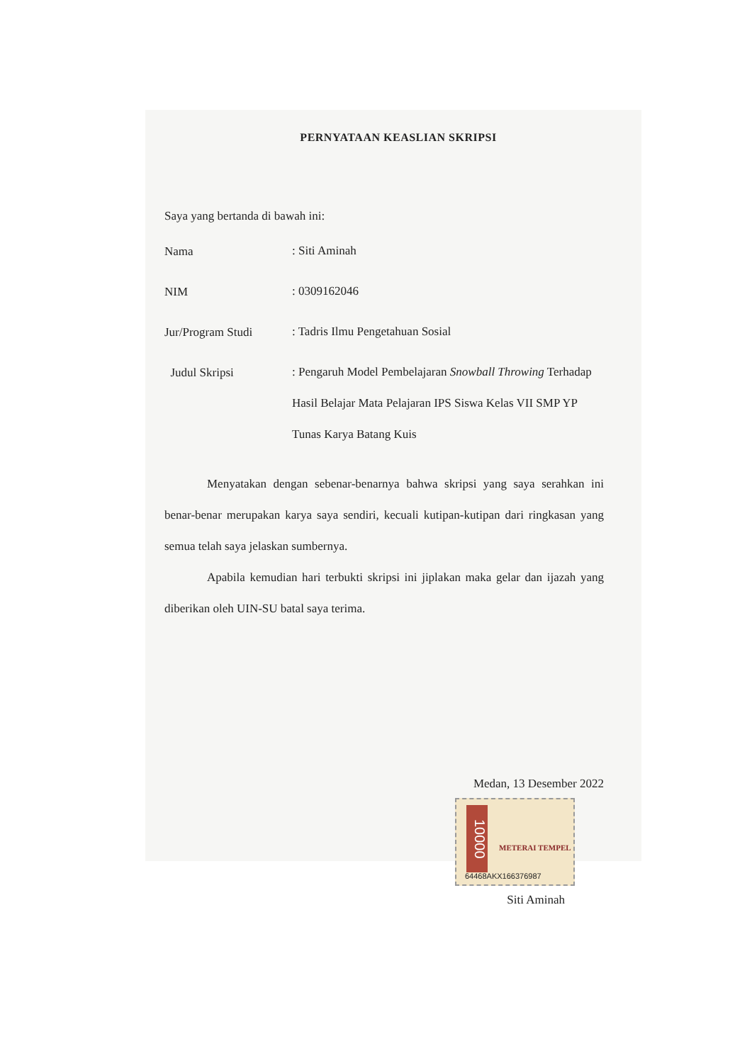PERNYATAAN KEASLIAN SKRIPSI
Saya yang bertanda di bawah ini:
Nama
: Siti Aminah
NIM
: 0309162046
Jur/Program Studi
: Tadris Ilmu Pengetahuan Sosial
Judul Skripsi
: Pengaruh Model Pembelajaran Snowball Throwing Terhadap Hasil Belajar Mata Pelajaran IPS Siswa Kelas VII SMP YP Tunas Karya Batang Kuis
Menyatakan dengan sebenar-benarnya bahwa skripsi yang saya serahkan ini benar-benar merupakan karya saya sendiri, kecuali kutipan-kutipan dari ringkasan yang semua telah saya jelaskan sumbernya.
Apabila kemudian hari terbukti skripsi ini jiplakan maka gelar dan ijazah yang diberikan oleh UIN-SU batal saya terima.
Medan, 13 Desember 2022
10000
METERAI TEMPEL
64468AKX166376987
Siti Aminah